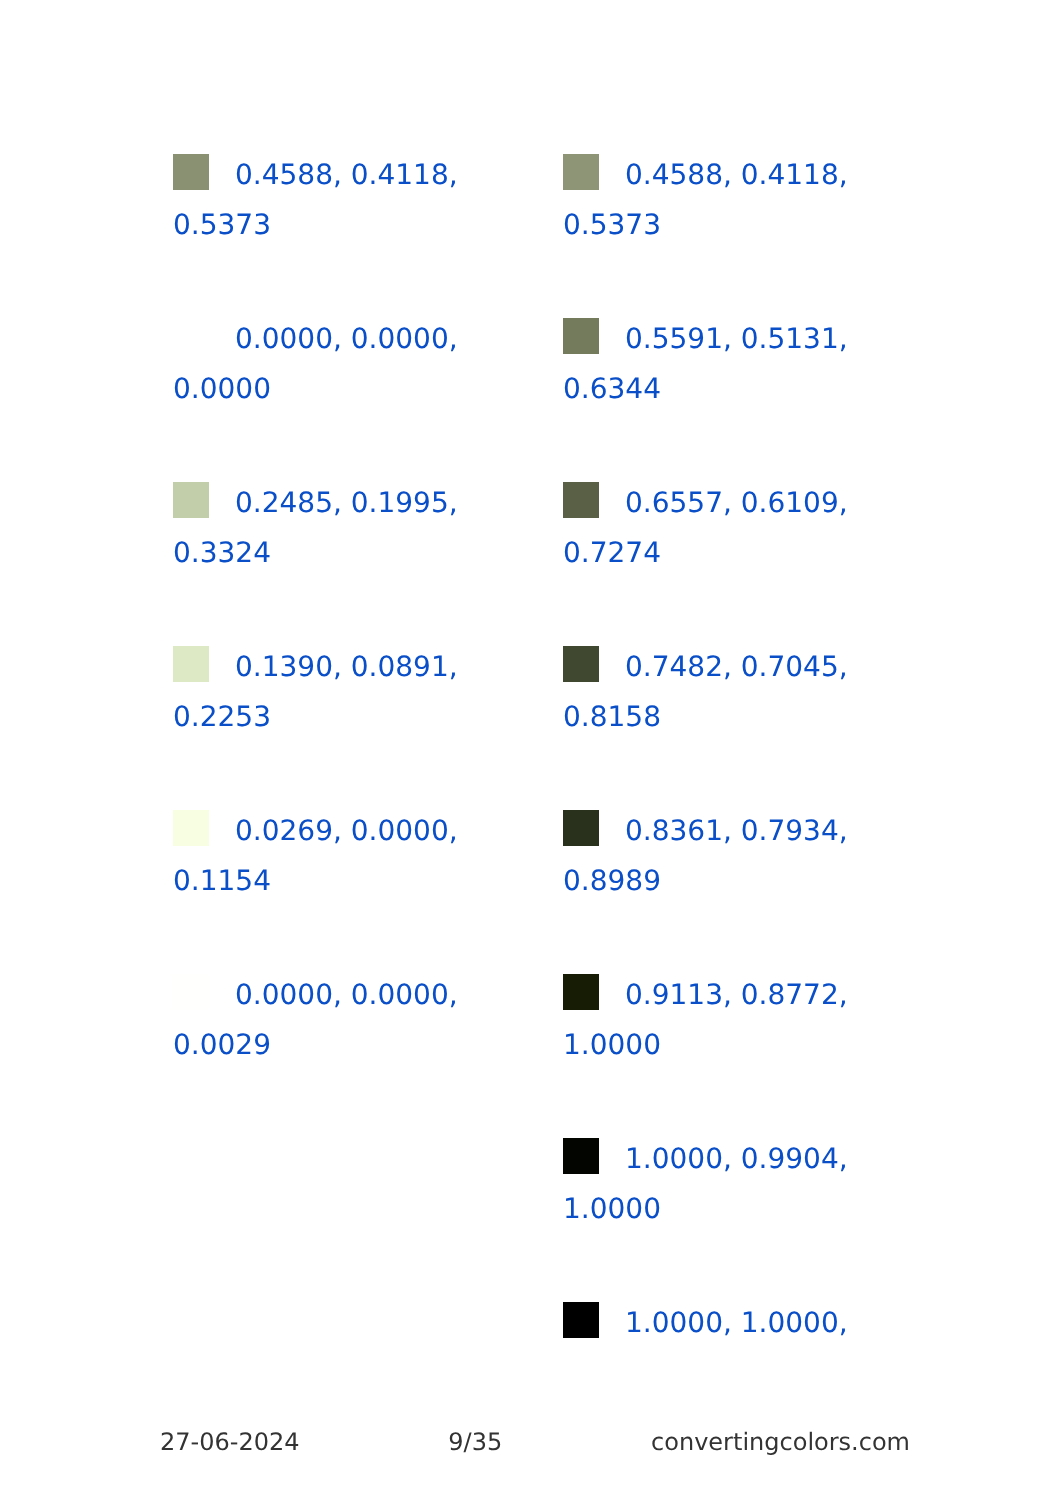0.4588, 0.4118, 0.5373
0.0000, 0.0000, 0.0000
0.2485, 0.1995, 0.3324
0.1390, 0.0891, 0.2253
0.0269, 0.0000, 0.1154
0.0000, 0.0000, 0.0029
0.4588, 0.4118, 0.5373
0.5591, 0.5131, 0.6344
0.6557, 0.6109, 0.7274
0.7482, 0.7045, 0.8158
0.8361, 0.7934, 0.8989
0.9113, 0.8772, 1.0000
1.0000, 0.9904, 1.0000
1.0000, 1.0000,
27-06-2024 9/35 convertingcolors.com